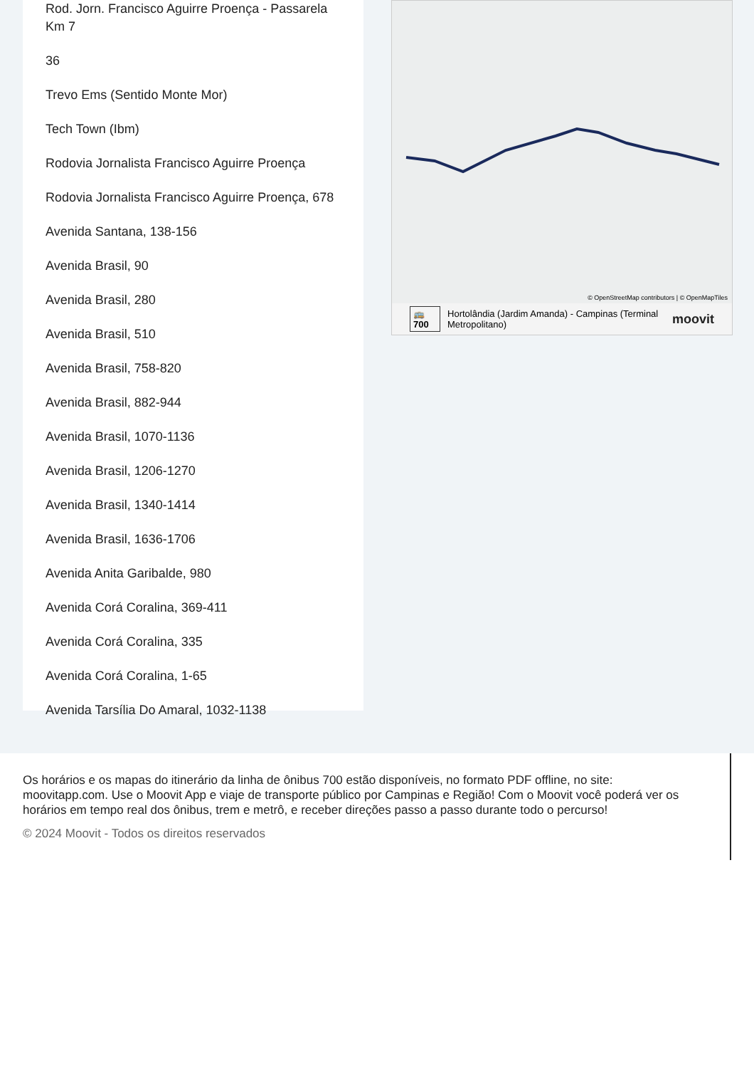Rod. Jorn. Francisco Aguirre Proença - Passarela Km 7
36
Trevo Ems (Sentido Monte Mor)
Tech Town (Ibm)
Rodovia Jornalista Francisco Aguirre Proença
Rodovia Jornalista Francisco Aguirre Proença, 678
Avenida Santana, 138-156
Avenida Brasil, 90
Avenida Brasil, 280
Avenida Brasil, 510
Avenida Brasil, 758-820
Avenida Brasil, 882-944
Avenida Brasil, 1070-1136
Avenida Brasil, 1206-1270
Avenida Brasil, 1340-1414
Avenida Brasil, 1636-1706
Avenida Anita Garibalde, 980
Avenida Corá Coralina, 369-411
Avenida Corá Coralina, 335
Avenida Corá Coralina, 1-65
Avenida Tarsília Do Amaral, 1032-1138
© OpenStreetMap contributors | © OpenMapTiles
🚌 700 Hortolândia (Jardim Amanda) - Campinas (Terminal Metropolitano) moovit
Os horários e os mapas do itinerário da linha de ônibus 700 estão disponíveis, no formato PDF offline, no site: moovitapp.com. Use o Moovit App e viaje de transporte público por Campinas e Região! Com o Moovit você poderá ver os horários em tempo real dos ônibus, trem e metrô, e receber direções passo a passo durante todo o percurso!
© 2024 Moovit - Todos os direitos reservados